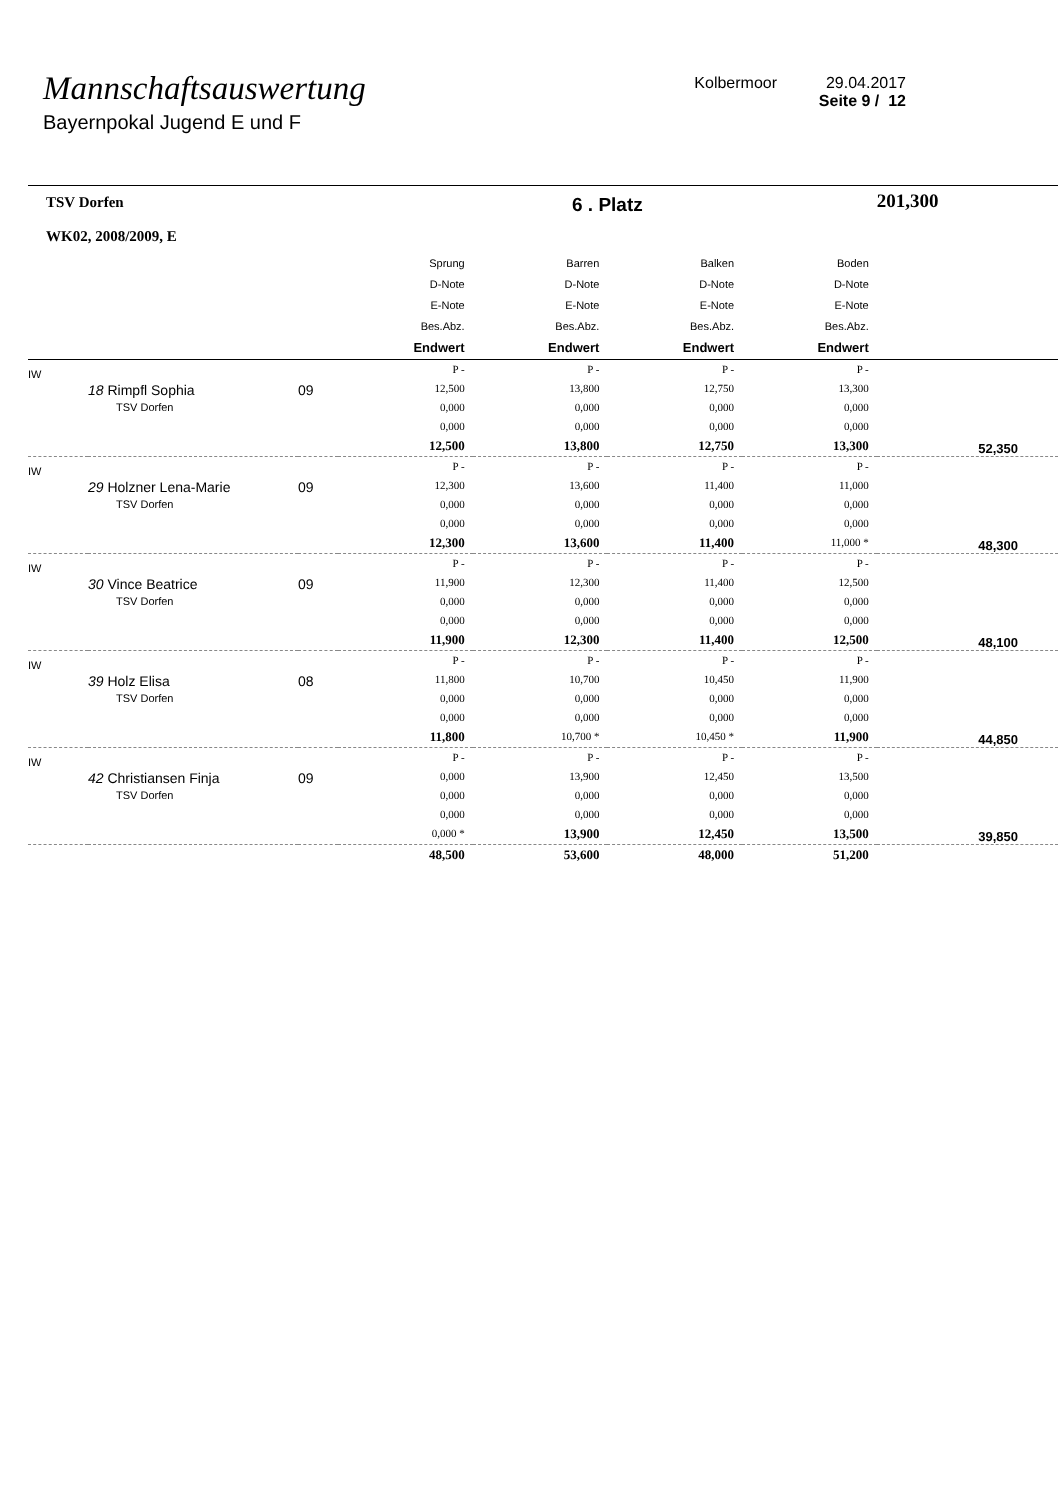Mannschaftsauswertung
Bayernpokal Jugend E und F
Kolbermoor 29.04.2017
Seite 9 / 12
| TSV Dorfen WK02, 2008/2009, E | | | 6 . Platz | | | | 201,300 |
| | | | Sprung D-Note E-Note Bes.Abz. Endwert | Barren D-Note E-Note Bes.Abz. Endwert | Balken D-Note E-Note Bes.Abz. Endwert | Boden D-Note E-Note Bes.Abz. Endwert | |
| IW | 18 Rimpfl Sophia TSV Dorfen | 09 | P - 12,500 0,000 0,000 12,500 | P - 13,800 0,000 0,000 13,800 | P - 12,750 0,000 0,000 12,750 | P - 13,300 0,000 0,000 13,300 | 52,350 |
| IW | 29 Holzner Lena-Marie TSV Dorfen | 09 | P - 12,300 0,000 0,000 12,300 | P - 13,600 0,000 0,000 13,600 | P - 11,400 0,000 0,000 11,400 | P - 11,000 0,000 0,000 11,000 * | 48,300 |
| IW | 30 Vince Beatrice TSV Dorfen | 09 | P - 11,900 0,000 0,000 11,900 | P - 12,300 0,000 0,000 12,300 | P - 11,400 0,000 0,000 11,400 | P - 12,500 0,000 0,000 12,500 | 48,100 |
| IW | 39 Holz Elisa TSV Dorfen | 08 | P - 11,800 0,000 0,000 11,800 | P - 10,700 0,000 0,000 10,700 * | P - 10,450 0,000 0,000 10,450 * | P - 11,900 0,000 0,000 11,900 | 44,850 |
| IW | 42 Christiansen Finja TSV Dorfen | 09 | P - 0,000 0,000 0,000 0,000 * | P - 13,900 0,000 0,000 13,900 | P - 12,450 0,000 0,000 12,450 | P - 13,500 0,000 0,000 13,500 | 39,850 |
| | | | 48,500 | 53,600 | 48,000 | 51,200 | |